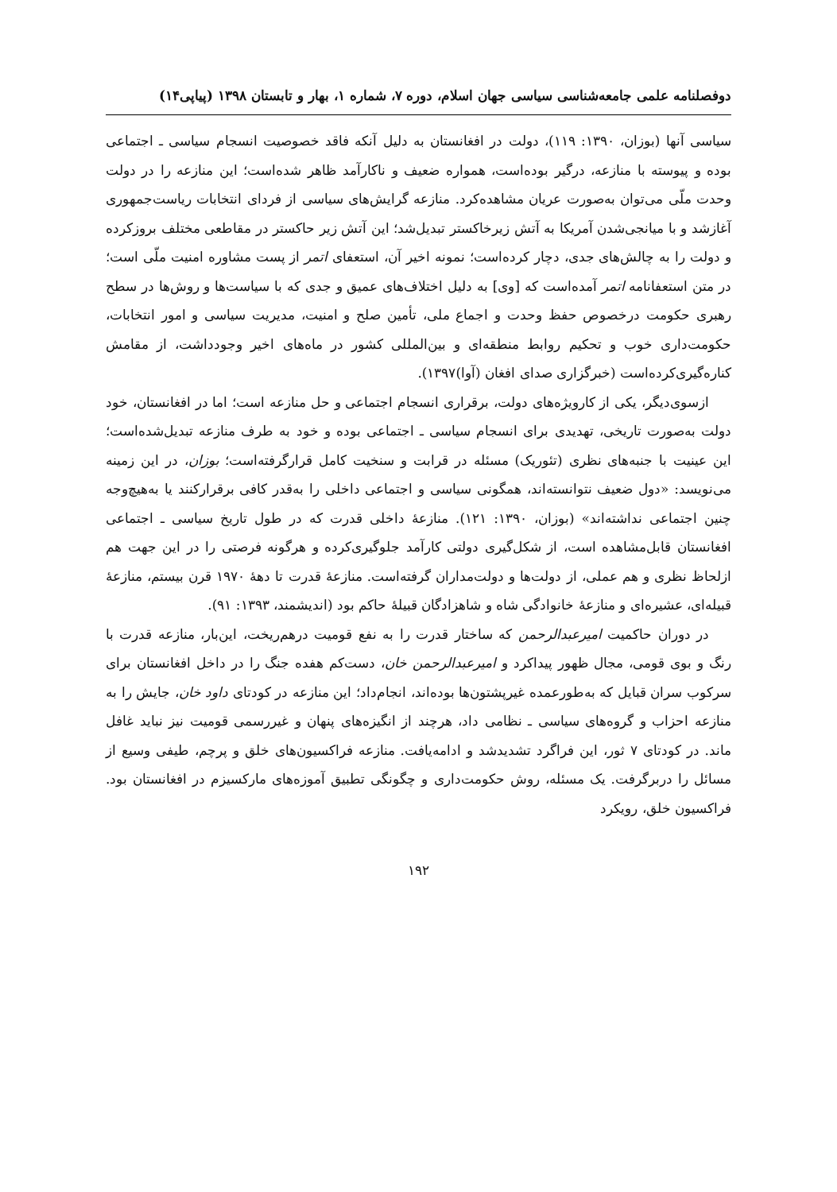دوفصلنامه علمی جامعه‌شناسی سیاسی جهان اسلام، دوره ۷، شماره ۱، بهار و تابستان ۱۳۹۸ (پیاپی۱۴)
سیاسی آنها (بوزان، ۱۳۹۰: ۱۱۹)، دولت در افغانستان به دلیل آنکه فاقد خصوصیت انسجام سیاسی ـ اجتماعی بوده و پیوسته با منازعه، درگیر بوده‌است، همواره ضعیف و ناکارآمد ظاهر شده‌است؛ این منازعه را در دولت وحدت ملّی می‌توان به‌صورت عریان مشاهده‌کرد. منازعه گرایش‌های سیاسی از فردای انتخابات ریاست‌جمهوری آغازشد و با میانجی‌شدن آمریکا به آتش زیرخاکستر تبدیل‌شد؛ این آتش زیر حاکستر در مقاطعی مختلف بروزکرده و دولت را به چالش‌های جدی، دچار کرده‌است؛ نمونه اخیر آن، استعفای اتمر از پست مشاوره امنیت ملّی است؛ در متن استعفانامه اتمر آمده‌است که [وی] به دلیل اختلاف‌های عمیق و جدی که با سیاست‌ها و روش‌ها در سطح رهبری حکومت درخصوص حفظ وحدت و اجماع ملی، تأمین صلح و امنیت، مدیریت سیاسی و امور انتخابات، حکومت‌داری خوب و تحکیم روابط منطقه‌ای و بین‌المللی کشور در ماه‌های اخیر وجودداشت، از مقامش کناره‌گیری‌کرده‌است (خبرگزاری صدای افغان (آوا)۱۳۹۷).
ازسوی‌دیگر، یکی از کارویژه‌های دولت، برقراری انسجام اجتماعی و حل منازعه است؛ اما در افغانستان، خود دولت به‌صورت تاریخی، تهدیدی برای انسجام سیاسی ـ اجتماعی بوده و خود به طرف منازعه تبدیل‌شده‌است؛ این عینیت با جنبه‌های نظری (تئوریک) مسئله در قرابت و سنخیت کامل قرارگرفته‌است؛ بوزان، در این زمینه می‌نویسد: «دول ضعیف نتوانسته‌اند، همگونی سیاسی و اجتماعی داخلی را به‌قدر کافی برقرارکنند یا به‌هیچ‌وجه چنین اجتماعی نداشته‌اند» (بوزان، ۱۳۹۰: ۱۲۱). منازعهٔ داخلی قدرت که در طول تاریخ سیاسی ـ اجتماعی افغانستان قابل‌مشاهده است، از شکل‌گیری دولتی کارآمد جلوگیری‌کرده و هرگونه فرصتی را در این جهت هم ازلحاظ نظری و هم عملی، از دولت‌ها و دولت‌مداران گرفته‌است. منازعهٔ قدرت تا دههٔ ۱۹۷۰ قرن بیستم، منازعهٔ قبیله‌ای، عشیره‌ای و منازعهٔ خانوادگی شاه و شاهزادگان قبیلهٔ حاکم بود (اندیشمند، ۱۳۹۳: ۹۱).
در دوران حاکمیت امیرعبدالرحمن که ساختار قدرت را به نفع قومیت درهم‌ریخت، این‌بار، منازعه قدرت با رنگ و بوی قومی، مجال ظهور پیداکرد و امیرعبدالرحمن خان، دست‌کم هفده جنگ را در داخل افغانستان برای سرکوب سران قبایل که به‌طورعمده غیرپشتون‌ها بوده‌اند، انجام‌داد؛ این منازعه در کودتای داود خان، جایش را به منازعه احزاب و گروه‌های سیاسی ـ نظامی داد، هرچند از انگیزه‌های پنهان و غیررسمی قومیت نیز نباید غافل ماند. در کودتای ۷ ثور، این فراگرد تشدیدشد و ادامه‌یافت. منازعه فراکسیون‌های خلق و پرچم، طیفی وسیع از مسائل را دربرگرفت. یک مسئله، روش حکومت‌داری و چگونگی تطبیق آموزه‌های مارکسیزم در افغانستان بود. فراکسیون خلق، رویکرد
۱۹۲